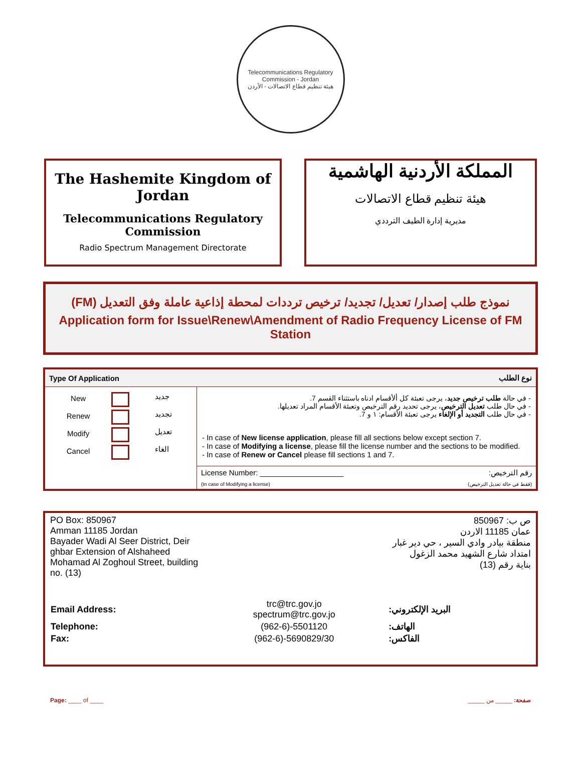Telecommunications Regulatory Commission - Jordan
هيئة تنظيم قطاع الاتصالات - الأردن
The Hashemite Kingdom of Jordan
Telecommunications Regulatory Commission
Radio Spectrum Management Directorate
المملكة الأردنية الهاشمية
هيئة تنظيم قطاع الاتصالات
مديرية إدارة الطيف الترددي
نموذج طلب إصدار/ تعديل/ تجديد/ ترخيص ترددات لمحطة إذاعية عاملة وفق التعديل (FM)
Application form for Issue\Renew\Amendment of Radio Frequency License of FM Station
| Type Of Application | نوع الطلب |
| --- | --- |
| / New / / جديد / / Renew / / تجديد / / Modify / / تعديل / / Cancel / / الغاء / | - في حالة طلب ترخيص جديد ، يرجى تعبئة كل ألأقسام ادناه باستثناء القسم 7. - في حال طلب تعديل الترخيص ، يرجى تحديد رقم الترخيص وتعبئة الأقسام المراد تعديلها. - في حال طلب التجديد أو الإلغاء يرجى تعبئة الأقسام: ١ و 7. - In case of New license application , please fill all sections below except section 7. - In case of Modifying a license , please fill the license number and the sections to be modified. - In case of Renew or Cancel please fill sections 1 and 7. |
| | License Number: ____________________ رقم الترخيص: (In case of Modifying a license) (فقط في حالة تعديل الترخيص) |
PO Box: 850967
Amman 11185 Jordan
Bayader Wadi Al Seer District, Deir ghbar Extension of Alshaheed Mohamad Al Zoghoul Street, building no. (13)
ص ب: 850967
عمان 11185 الاردن
منطقة بيادر وادي السير ، حي دير غبار
امتداد شارع الشهيد محمد الزغول
بناية رقم (13)
| Email Address: | trc@trc.gov.jo spectrum@trc.gov.jo | البريد الإلكتروني: |
| Telephone: | (962-6)-5501120 | الهاتف: |
| Fax: | (962-6)-5690829/30 | الفاكس: |
Page: ____ of ____ صفحة: _____ من _____